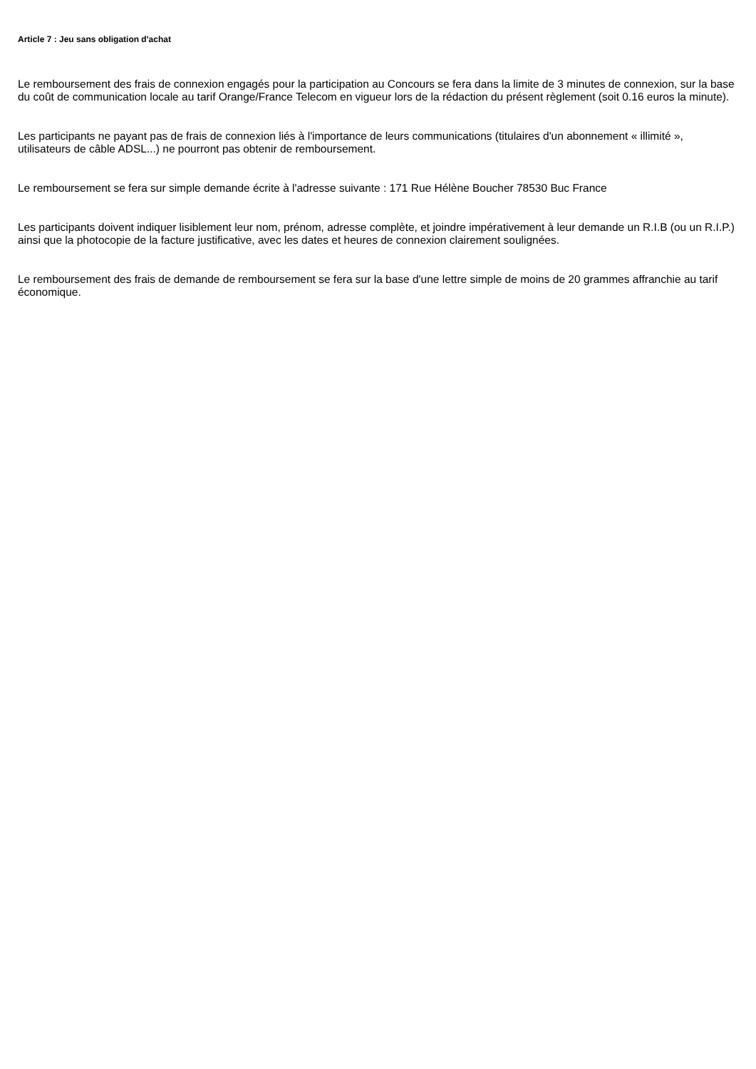Article 7 : Jeu sans obligation d'achat
Le remboursement des frais de connexion engagés pour la participation au Concours se fera dans la limite de 3 minutes de connexion, sur la base du coût de communication locale au tarif Orange/France Telecom en vigueur lors de la rédaction du présent règlement (soit 0.16 euros la minute).
Les participants ne payant pas de frais de connexion liés à l'importance de leurs communications (titulaires d'un abonnement « illimité », utilisateurs de câble ADSL...) ne pourront pas obtenir de remboursement.
Le remboursement se fera sur simple demande écrite à l'adresse suivante : 171 Rue Hélène Boucher 78530 Buc France
Les participants doivent indiquer lisiblement leur nom, prénom, adresse complète, et joindre impérativement à leur demande un R.I.B (ou un R.I.P.) ainsi que la photocopie de la facture justificative, avec les dates et heures de connexion clairement soulignées.
Le remboursement des frais de demande de remboursement se fera sur la base d'une lettre simple de moins de 20 grammes affranchie au tarif économique.